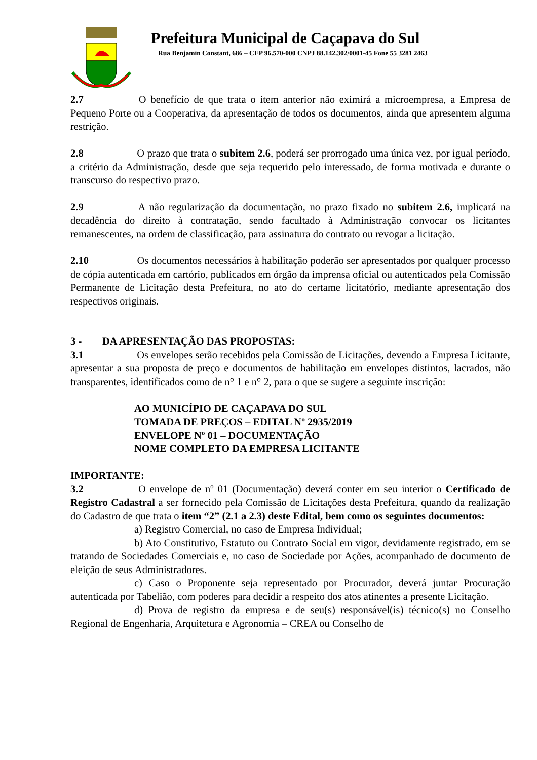Prefeitura Municipal de Caçapava do Sul
Rua Benjamin Constant, 686 – CEP 96.570-000 CNPJ 88.142.302/0001-45 Fone 55 3281 2463
2.7 O benefício de que trata o item anterior não eximirá a microempresa, a Empresa de Pequeno Porte ou a Cooperativa, da apresentação de todos os documentos, ainda que apresentem alguma restrição.
2.8 O prazo que trata o subitem 2.6, poderá ser prorrogado uma única vez, por igual período, a critério da Administração, desde que seja requerido pelo interessado, de forma motivada e durante o transcurso do respectivo prazo.
2.9 A não regularização da documentação, no prazo fixado no subitem 2.6, implicará na decadência do direito à contratação, sendo facultado à Administração convocar os licitantes remanescentes, na ordem de classificação, para assinatura do contrato ou revogar a licitação.
2.10 Os documentos necessários à habilitação poderão ser apresentados por qualquer processo de cópia autenticada em cartório, publicados em órgão da imprensa oficial ou autenticados pela Comissão Permanente de Licitação desta Prefeitura, no ato do certame licitatório, mediante apresentação dos respectivos originais.
3 - DA APRESENTAÇÃO DAS PROPOSTAS:
3.1 Os envelopes serão recebidos pela Comissão de Licitações, devendo a Empresa Licitante, apresentar a sua proposta de preço e documentos de habilitação em envelopes distintos, lacrados, não transparentes, identificados como de n° 1 e n° 2, para o que se sugere a seguinte inscrição:
AO MUNICÍPIO DE CAÇAPAVA DO SUL
TOMADA DE PREÇOS – EDITAL Nº 2935/2019
ENVELOPE Nº 01 – DOCUMENTAÇÃO
NOME COMPLETO DA EMPRESA LICITANTE
IMPORTANTE:
3.2 O envelope de nº 01 (Documentação) deverá conter em seu interior o Certificado de Registro Cadastral a ser fornecido pela Comissão de Licitações desta Prefeitura, quando da realização do Cadastro de que trata o item “2” (2.1 a 2.3) deste Edital, bem como os seguintes documentos:
a) Registro Comercial, no caso de Empresa Individual;
b) Ato Constitutivo, Estatuto ou Contrato Social em vigor, devidamente registrado, em se tratando de Sociedades Comerciais e, no caso de Sociedade por Ações, acompanhado de documento de eleição de seus Administradores.
c) Caso o Proponente seja representado por Procurador, deverá juntar Procuração autenticada por Tabelião, com poderes para decidir a respeito dos atos atinentes a presente Licitação.
d) Prova de registro da empresa e de seu(s) responsável(is) técnico(s) no Conselho Regional de Engenharia, Arquitetura e Agronomia – CREA ou Conselho de